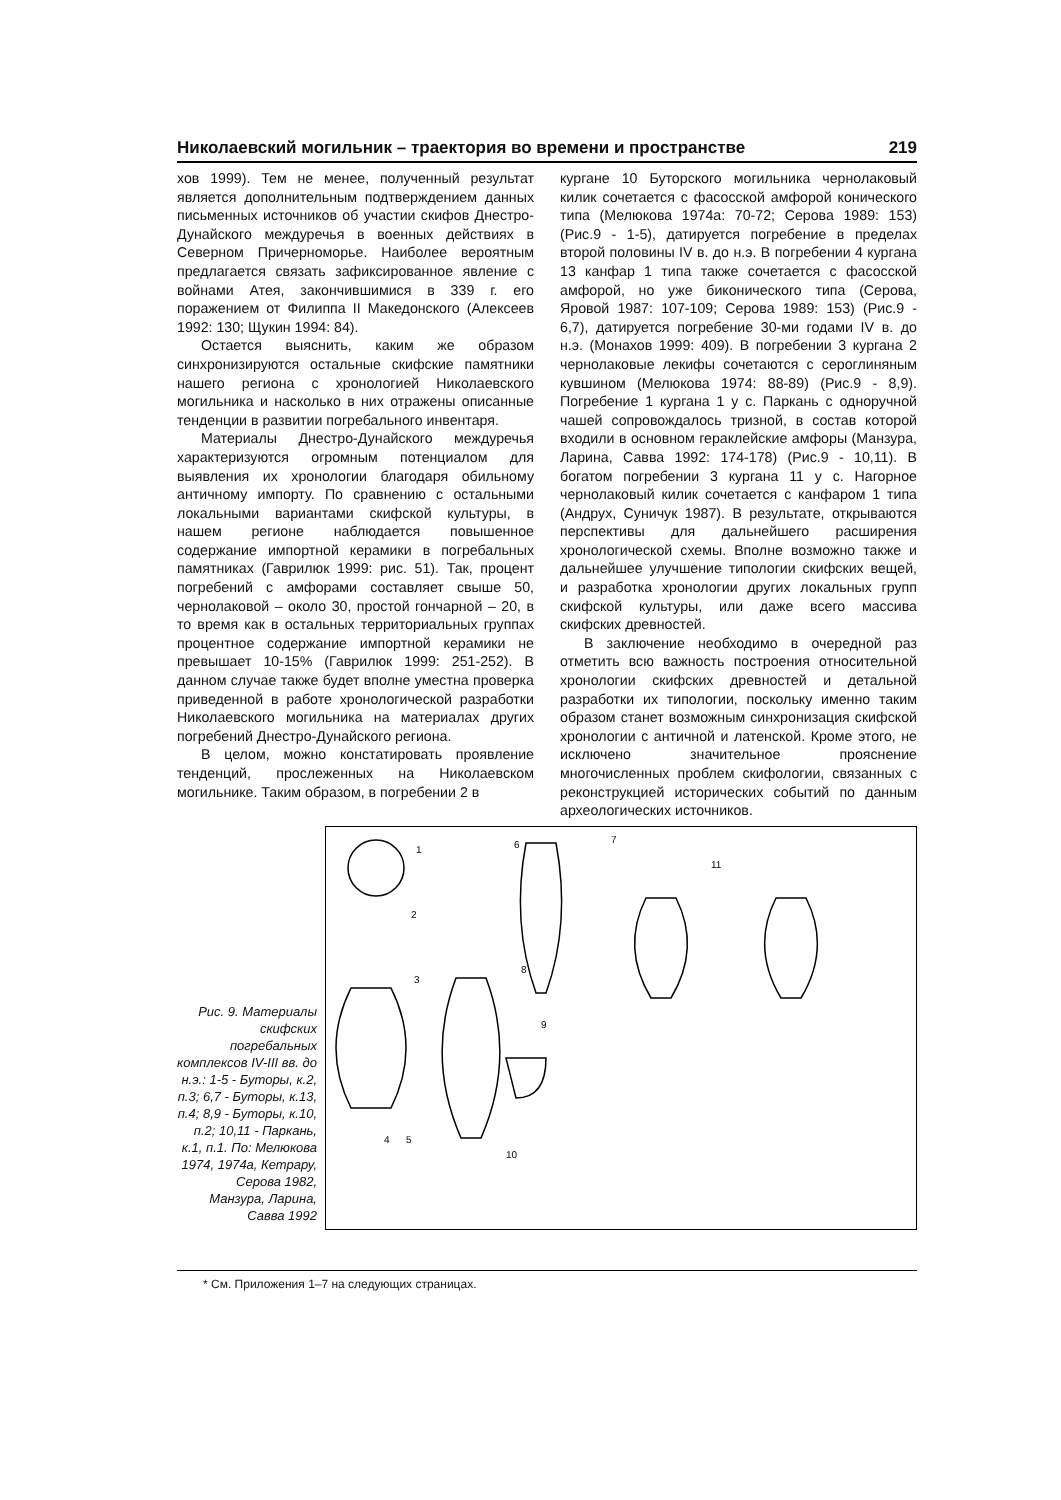Николаевский могильник – траектория во времени и пространстве 219
хов 1999). Тем не менее, полученный результат является дополнительным подтверждением данных письменных источников об участии скифов Днестро-Дунайского междуречья в военных действиях в Северном Причерноморье. Наиболее вероятным предлагается связать зафиксированное явление с войнами Атея, закончившимися в 339 г. его поражением от Филиппа II Македонского (Алексеев 1992: 130; Щукин 1994: 84).
Остается выяснить, каким же образом синхронизируются остальные скифские памятники нашего региона с хронологией Николаевского могильника и насколько в них отражены описанные тенденции в развитии погребального инвентаря.
Материалы Днестро-Дунайского междуречья характеризуются огромным потенциалом для выявления их хронологии благодаря обильному античному импорту. По сравнению с остальными локальными вариантами скифской культуры, в нашем регионе наблюдается повышенное содержание импортной керамики в погребальных памятниках (Гаврилюк 1999: рис. 51). Так, процент погребений с амфорами составляет свыше 50, чернолаковой – около 30, простой гончарной – 20, в то время как в остальных территориальных группах процентное содержание импортной керамики не превышает 10-15% (Гаврилюк 1999: 251-252). В данном случае также будет вполне уместна проверка приведенной в работе хронологической разработки Николаевского могильника на материалах других погребений Днестро-Дунайского региона.
В целом, можно констатировать проявление тенденций, прослеженных на Николаевском могильнике. Таким образом, в погребении 2 в
кургане 10 Буторского могильника чернолаковый килик сочетается с фасосской амфорой конического типа (Мелюкова 1974а: 70-72; Серова 1989: 153) (Рис.9 - 1-5), датируется погребение в пределах второй половины IV в. до н.э. В погребении 4 кургана 13 канфар 1 типа также сочетается с фасосской амфорой, но уже биконического типа (Серова, Яровой 1987: 107-109; Серова 1989: 153) (Рис.9 - 6,7), датируется погребение 30-ми годами IV в. до н.э. (Монахов 1999: 409). В погребении 3 кургана 2 чернолаковые лекифы сочетаются с сероглиняным кувшином (Мелюкова 1974: 88-89) (Рис.9 - 8,9). Погребение 1 кургана 1 у с. Паркань с одноручной чашей сопровождалось тризной, в состав которой входили в основном гераклейские амфоры (Манзура, Ларина, Савва 1992: 174-178) (Рис.9 - 10,11). В богатом погребении 3 кургана 11 у с. Нагорное чернолаковый килик сочетается с канфаром 1 типа (Андрух, Суничук 1987). В результате, открываются перспективы для дальнейшего расширения хронологической схемы. Вполне возможно также и дальнейшее улучшение типологии скифских вещей, и разработка хронологии других локальных групп скифской культуры, или даже всего массива скифских древностей.
В заключение необходимо в очередной раз отметить всю важность построения относительной хронологии скифских древностей и детальной разработки их типологии, поскольку именно таким образом станет возможным синхронизация скифской хронологии с античной и латенской. Кроме этого, не исключено значительное прояснение многочисленных проблем скифологии, связанных с реконструкцией исторических событий по данным археологических источников.
Рис. 9. Материалы скифских погребальных комплексов IV-III вв. до н.э.: 1-5 - Буторы, к.2, п.3; 6,7 - Буторы, к.13, п.4; 8,9 - Буторы, к.10, п.2; 10,11 - Паркань, к.1, п.1. По: Мелюкова 1974, 1974а, Кетрару, Серова 1982, Манзура, Ларина, Савва 1992
1
2
3
4
5
6
7
8
9
10
11
* См. Приложения 1–7 на следующих страницах.